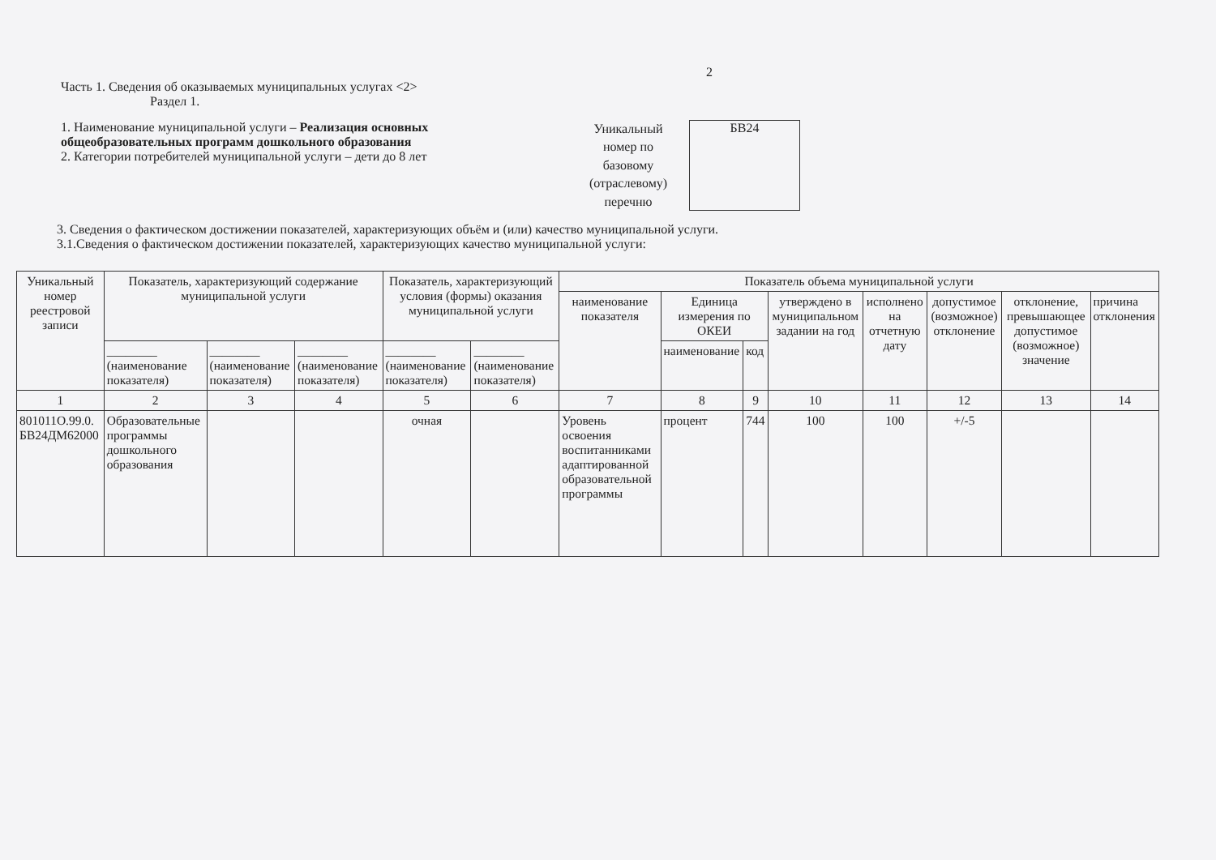2
Часть 1. Сведения об оказываемых муниципальных услугах <2>
Раздел 1.
1. Наименование муниципальной услуги – Реализация основных общеобразовательных программ дошкольного образования
2. Категории потребителей муниципальной услуги – дети до 8 лет
Уникальный номер по базовому (отраслевому) перечню
БВ24
3. Сведения о фактическом достижении показателей, характеризующих объём и (или) качество муниципальной услуги.
3.1.Сведения о фактическом достижении показателей, характеризующих качество муниципальной услуги:
| Уникальный номер реестровой записи | Показатель, характеризующий содержание муниципальной услуги | | | Показатель, характеризующий условия (формы) оказания муниципальной услуги | | Показатель объема муниципальной услуги | | | | | | | |
| --- | --- | --- | --- | --- | --- | --- | --- | --- | --- | --- | --- | --- | --- |
| | | | | | | наименование показателя | Единица измерения по ОКЕИ | | утверждено в муниципальном задании на год | исполнено на отчетную дату | допустимое (возможное) отклонение | отклонение, превышающее допустимое (возможное) значение | причина отклонения |
| | ________ (наименование показателя) | ________ (наименование показателя) | ________ (наименование показателя) | ________ (наименование показателя) | ________ (наименование показателя) | | наименование | код | | | | | |
| 1 | 2 | 3 | 4 | 5 | 6 | 7 | 8 | 9 | 10 | 11 | 12 | 13 | 14 |
| 801011О.99.0. БВ24ДМ62000 | Образовательные программы дошкольного образования | | | очная | | Уровень освоения воспитанниками адаптированной образовательной программы | процент | 744 | 100 | 100 | +/-5 | | |